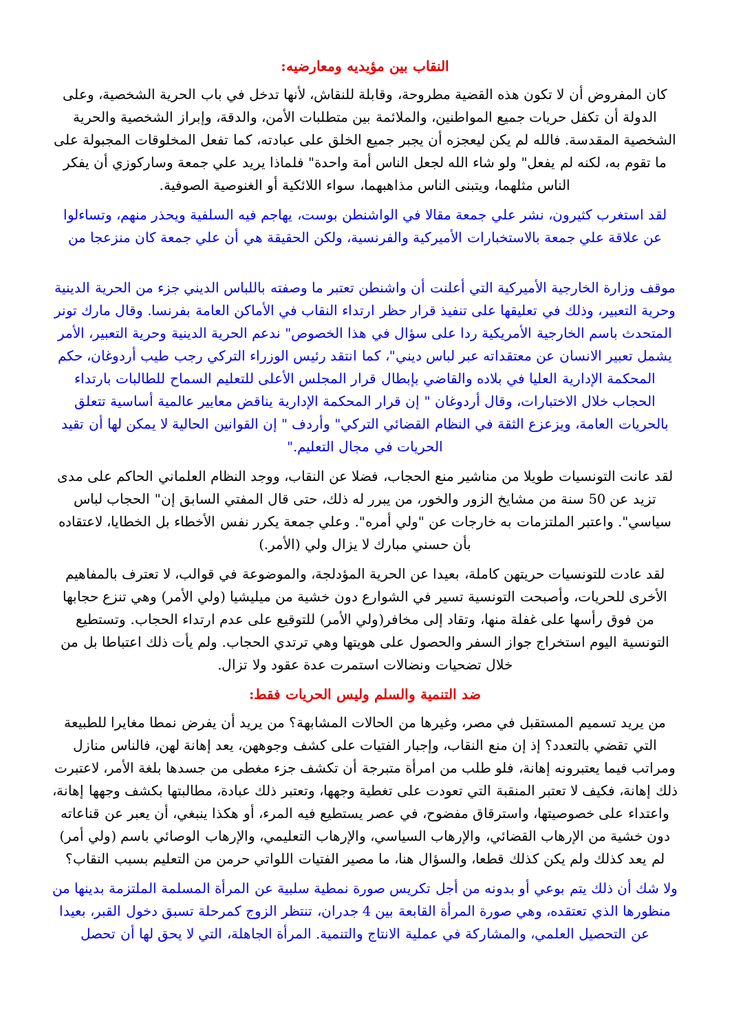النقاب بين مؤيديه ومعارضيه:
كان المفروض أن لا تكون هذه القضية مطروحة، وقابلة للنقاش، لأنها تدخل في باب الحرية الشخصية، وعلى الدولة أن تكفل حريات جميع المواطنين، والملائمة بين متطلبات الأمن، والدقة، وإبراز الشخصية والحرية الشخصية المقدسة. فالله لم يكن ليعجزه أن يجبر جميع الخلق على عبادته، كما تفعل المخلوقات المجبولة على ما تقوم به، لكنه لم يفعل" ولو شاء الله لجعل الناس أمة واحدة" فلماذا يريد علي جمعة وساركوزي أن يفكر الناس مثلهما، ويتبنى الناس مذاهبهما، سواء اللائكية أو الغنوصية الصوفية.
لقد استغرب كثيرون، نشر علي جمعة مقالا في الواشنطن بوست، يهاجم فيه السلفية ويحذر منهم، وتساءلوا عن علاقة علي جمعة بالاستخبارات الأميركية والفرنسية، ولكن الحقيقة هي أن علي جمعة كان منزعجا من
موقف وزارة الخارجية الأميركية التي أعلنت أن واشنطن تعتبر ما وصفته باللباس الديني جزء من الحرية الدينية وحرية التعبير، وذلك في تعليقها على تنفيذ قرار حظر ارتداء النقاب في الأماكن العامة بفرنسا. وقال مارك تونر المتحدث باسم الخارجية الأمريكية ردا على سؤال في هذا الخصوص" ندعم الحرية الدينية وحرية التعبير، الأمر يشمل تعبير الانسان عن معتقداته عبر لباس ديني"، كما انتقد رئيس الوزراء التركي رجب طيب أردوغان، حكم المحكمة الإدارية العليا في بلاده والقاضي بإبطال قرار المجلس الأعلى للتعليم السماح للطالبات بارتداء الحجاب خلال الاختبارات، وقال أردوغان " إن قرار المحكمة الإدارية يناقض معايير عالمية أساسية تتعلق بالحريات العامة، ويزعزع الثقة في النظام القضائي التركي" وأردف " إن القوانين الحالية لا يمكن لها أن تقيد الحريات في مجال التعليم."
لقد عانت التونسيات طويلا من مناشير منع الحجاب، فضلا عن النقاب، ووجد النظام العلماني الحاكم على مدى تزيد عن 50 سنة من مشايخ الزور والخور، من يبرر له ذلك، حتى قال المفتي السابق إن" الحجاب لباس سياسي". واعتبر الملتزمات به خارجات عن "ولي أمره". وعلي جمعة يكرر نفس الأخطاء بل الخطايا، لاعتقاده بأن حسني مبارك لا يزال ولي (الأمر.)
لقد عادت للتونسيات حريتهن كاملة، بعيدا عن الحرية المؤدلجة، والموضوعة في قوالب، لا تعترف بالمفاهيم الأخرى للحريات، وأصبحت التونسية تسير في الشوارع دون خشية من ميليشيا (ولي الأمر) وهي تنزع حجابها من فوق رأسها على غفلة منها، وتقاد إلى مخافر(ولي الأمر) للتوقيع على عدم ارتداء الحجاب. وتستطيع التونسية اليوم استخراج جواز السفر والحصول على هويتها وهي ترتدي الحجاب. ولم يأت ذلك اعتباطا بل من خلال تضحيات ونضالات استمرت عدة عقود ولا تزال.
ضد التنمية والسلم وليس الحريات فقط:
من يريد تسميم المستقبل في مصر، وغيرها من الحالات المشابهة؟ من يريد أن يفرض نمطا مغايرا للطبيعة التي تقضي بالتعدد؟ إذ إن منع النقاب، وإجبار الفتيات على كشف وجوههن، يعد إهانة لهن، فالناس منازل ومراتب فيما يعتبرونه إهانة، فلو طلب من امرأة متبرجة أن تكشف جزء مغطى من جسدها بلغة الأمر، لاعتبرت ذلك إهانة، فكيف لا تعتبر المنقبة التي تعودت على تغطية وجهها، وتعتبر ذلك عبادة، مطالبتها بكشف وجهها إهانة، واعتداء على خصوصيتها، واسترقاق مفضوح، في عصر يستطيع فيه المرء، أو هكذا ينبغي، أن يعبر عن قناعاته دون خشية من الإرهاب القضائي، والإرهاب السياسي، والإرهاب التعليمي، والإرهاب الوصائي باسم (ولي أمر) لم يعد كذلك ولم يكن كذلك قطعا، والسؤال هنا، ما مصير الفتيات اللواتي حرمن من التعليم بسبب النقاب؟
ولا شك أن ذلك يتم بوعي أو بدونه من أجل تكريس صورة نمطية سلبية عن المرأة المسلمة الملتزمة بدينها من منظورها الذي تعتقده، وهي صورة المرأة القابعة بين 4 جدران، تنتظر الزوج كمرحلة تسبق دخول القبر، بعيدا عن التحصيل العلمي، والمشاركة في عملية الانتاج والتنمية. المرأة الجاهلة، التي لا يحق لها أن تحصل